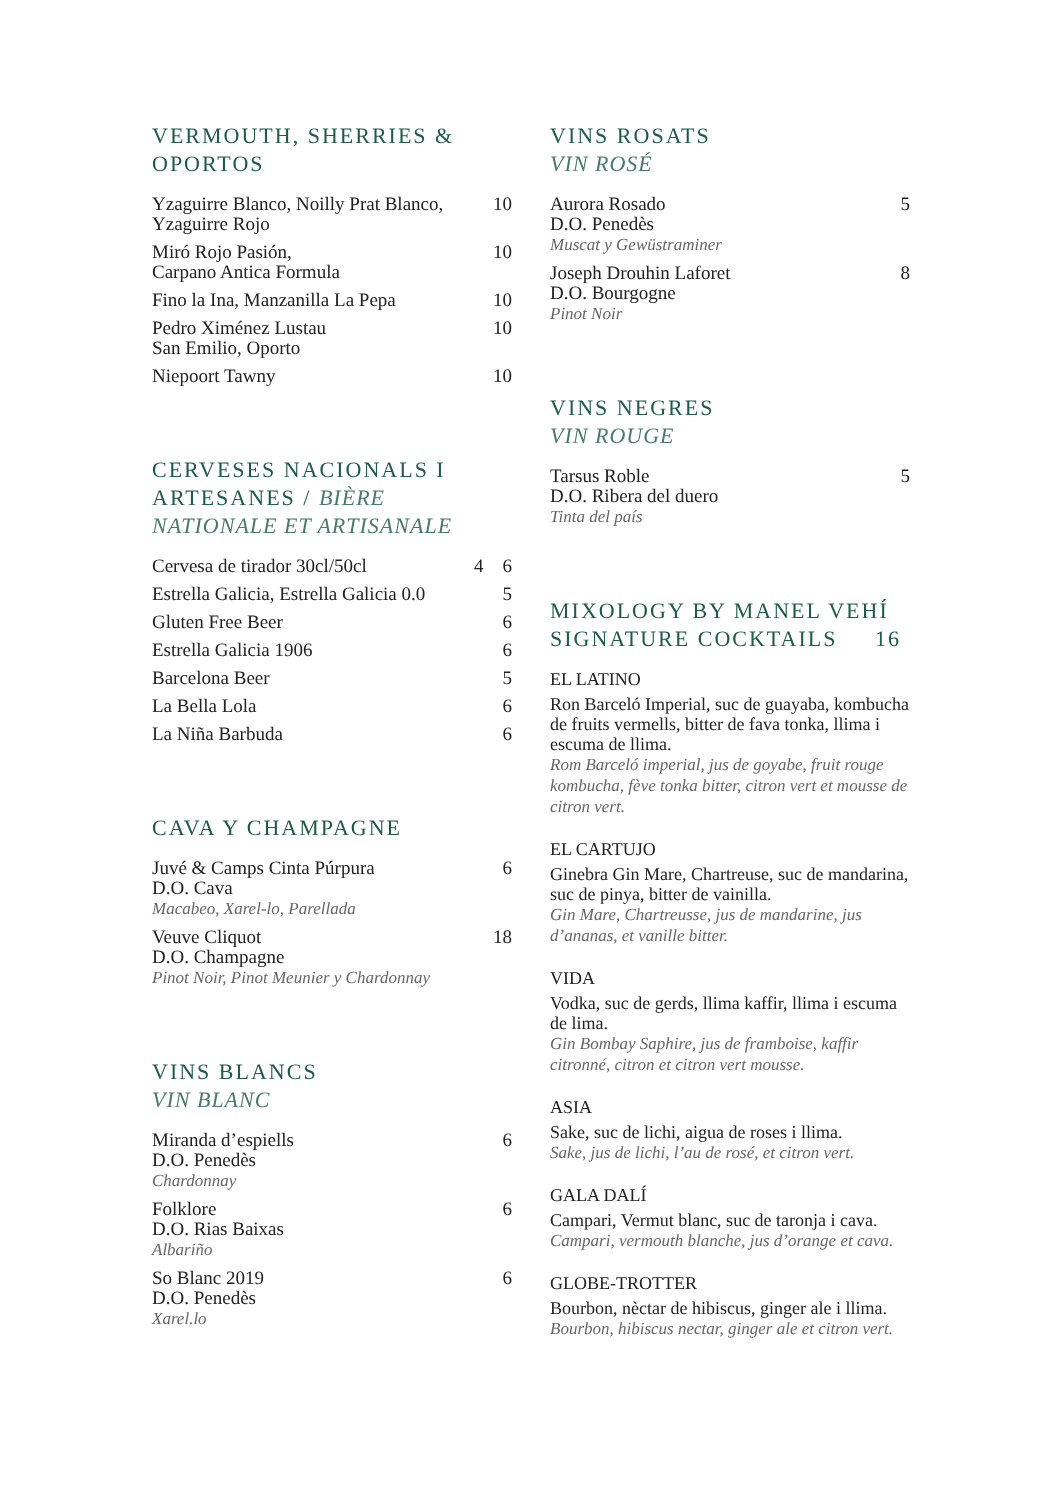VERMOUTH, SHERRIES & OPORTOS
Yzaguirre Blanco, Noilly Prat Blanco,
Yzaguirre Rojo 10
Miró Rojo Pasión,
Carpano Antica Formula 10
Fino la Ina, Manzanilla La Pepa 10
Pedro Ximénez Lustau
San Emilio, Oporto 10
Niepoort Tawny 10
CERVESES NACIONALS I ARTESANES / BIÈRE NATIONALE ET ARTISANALE
Cervesa de tirador 30cl/50cl 4 6
Estrella Galicia, Estrella Galicia 0.0 5
Gluten Free Beer 6
Estrella Galicia 1906 6
Barcelona Beer 5
La Bella Lola 6
La Niña Barbuda 6
CAVA Y CHAMPAGNE
Juvé & Camps Cinta Púrpura
D.O. Cava
Macabeo, Xarel-lo, Parellada 6
Veuve Cliquot
D.O. Champagne
Pinot Noir, Pinot Meunier y Chardonnay 18
VINS BLANCS
VIN BLANC
Miranda d’espiells
D.O. Penedès
Chardonnay 6
Folklore
D.O. Rias Baixas
Albariño 6
So Blanc 2019
D.O. Penedès
Xarel.lo 6
VINS ROSATS
VIN ROSÉ
Aurora Rosado
D.O. Penedès
Muscat y Gewüstraminer 5
Joseph Drouhin Laforet
D.O. Bourgogne
Pinot Noir 8
VINS NEGRES
VIN ROUGE
Tarsus Roble
D.O. Ribera del duero
Tinta del país 5
MIXOLOGY BY MANEL VEHÍ
SIGNATURE COCKTAILS 16
EL LATINO
Ron Barceló Imperial, suc de guayaba, kombucha de fruits vermells, bitter de fava tonka, llima i escuma de llima.
Rom Barceló imperial, jus de goyabe, fruit rouge kombucha, fève tonka bitter, citron vert et mousse de citron vert.
EL CARTUJO
Ginebra Gin Mare, Chartreuse, suc de mandarina, suc de pinya, bitter de vainilla.
Gin Mare, Chartreusse, jus de mandarine, jus d’ananas, et vanille bitter.
VIDA
Vodka, suc de gerds, llima kaffir, llima i escuma de lima.
Gin Bombay Saphire, jus de framboise, kaffir citronné, citron et citron vert mousse.
ASIA
Sake, suc de lichi, aigua de roses i llima.
Sake, jus de lichi, l’au de rosé, et citron vert.
GALA DALÍ
Campari, Vermut blanc, suc de taronja i cava.
Campari, vermouth blanche, jus d’orange et cava.
GLOBE-TROTTER
Bourbon, nèctar de hibiscus, ginger ale i llima.
Bourbon, hibiscus nectar, ginger ale et citron vert.